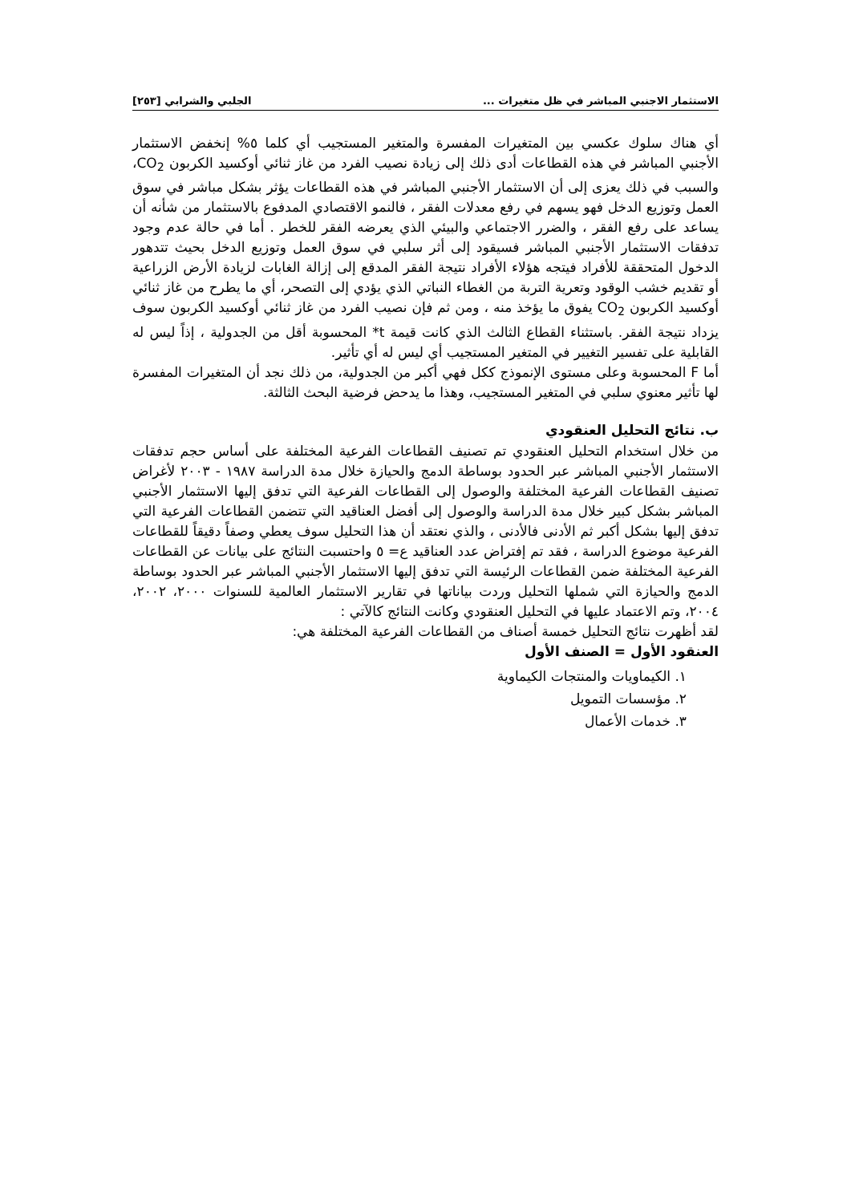الاستثمار الاجنبي المباشر في ظل متغيرات ... الجلبي والشرابي [٢٥٣]
أي هناك سلوك عكسي بين المتغيرات المفسرة والمتغير المستجيب أي كلما ٥% إنخفض الاستثمار الأجنبي المباشر في هذه القطاعات أدى ذلك إلى زيادة نصيب الفرد من غاز ثنائي أوكسيد الكربون CO<sub>2</sub>، والسبب في ذلك يعزى إلى أن الاستثمار الأجنبي المباشر في هذه القطاعات يؤثر بشكل مباشر في سوق العمل وتوزيع الدخل فهو يسهم في رفع معدلات الفقر ، فالنمو الاقتصادي المدفوع بالاستثمار من شأنه أن يساعد على رفع الفقر ، والضرر الاجتماعي والبيئي الذي يعرضه الفقر للخطر . أما في حالة عدم وجود تدفقات الاستثمار الأجنبي المباشر فسيقود إلى أثر سلبي في سوق العمل وتوزيع الدخل بحيث تتدهور الدخول المتحققة للأفراد فيتجه هؤلاء الأفراد نتيجة الفقر المدقع إلى إزالة الغابات لزيادة الأرض الزراعية أو تقديم خشب الوقود وتعرية التربة من الغطاء النباتي الذي يؤدي إلى التصحر، أي ما يطرح من غاز ثنائي أوكسيد الكربون CO<sub>2</sub> يفوق ما يؤخذ منه ، ومن ثم فإن نصيب الفرد من غاز ثنائي أوكسيد الكربون سوف يزداد نتيجة الفقر. باستثناء القطاع الثالث الذي كانت قيمة t* المحسوبة أقل من الجدولية ، إذاً ليس له القابلية على تفسير التغيير في المتغير المستجيب أي ليس له أي تأثير.
أما F المحسوبة وعلى مستوى الإنموذج ككل فهي أكبر من الجدولية، من ذلك نجد أن المتغيرات المفسرة لها تأثير معنوي سلبي في المتغير المستجيب، وهذا ما يدحض فرضية البحث الثالثة.
ب. نتائج التحليل العنقودي
من خلال استخدام التحليل العنقودي تم تصنيف القطاعات الفرعية المختلفة على أساس حجم تدفقات الاستثمار الأجنبي المباشر عبر الحدود بوساطة الدمج والحيازة خلال مدة الدراسة ١٩٨٧ - ٢٠٠٣ لأغراض تصنيف القطاعات الفرعية المختلفة والوصول إلى القطاعات الفرعية التي تدفق إليها الاستثمار الأجنبي المباشر بشكل كبير خلال مدة الدراسة والوصول إلى أفضل العناقيد التي تتضمن القطاعات الفرعية التي تدفق إليها بشكل أكبر ثم الأدنى فالأدنى ، والذي نعتقد أن هذا التحليل سوف يعطي وصفاً دقيقاً للقطاعات الفرعية موضوع الدراسة ، فقد تم إفتراض عدد العناقيد ع= ٥ واحتسبت النتائج على بيانات عن القطاعات الفرعية المختلفة ضمن القطاعات الرئيسة التي تدفق إليها الاستثمار الأجنبي المباشر عبر الحدود بوساطة الدمج والحيازة التي شملها التحليل وردت بياناتها في تقارير الاستثمار العالمية للسنوات ٢٠٠٠، ٢٠٠٢، ٢٠٠٤، وتم الاعتماد عليها في التحليل العنقودي وكانت النتائج كالآتي :
لقد أظهرت نتائج التحليل خمسة أصناف من القطاعات الفرعية المختلفة هي:
العنقود الأول = الصنف الأول
١. الكيماويات والمنتجات الكيماوية
٢. مؤسسات التمويل
٣. خدمات الأعمال